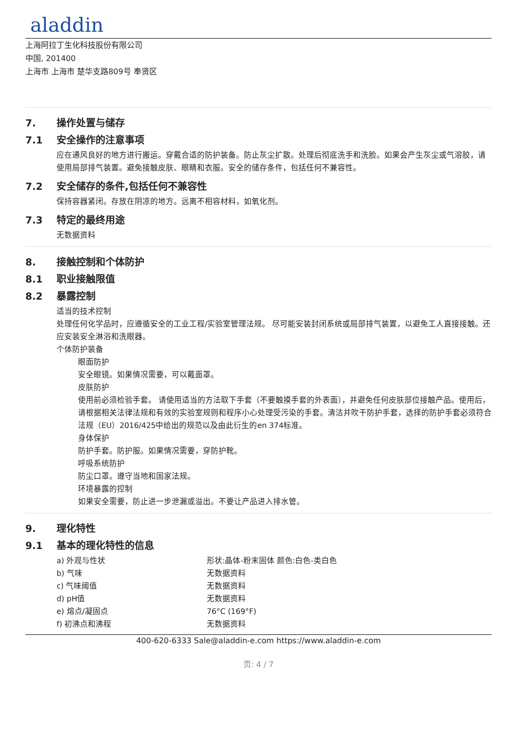aladdin
上海阿拉丁生化科技股份有限公司
中国, 201400
上海市 上海市 楚华支路809号 奉贤区
7. 操作处置与储存
7.1 安全操作的注意事项
应在通风良好的地方进行搬运。穿戴合适的防护装备。防止灰尘扩散。处理后彻底洗手和洗脸。如果会产生灰尘或气溶胶，请使用局部排气装置。避免接触皮肤、眼睛和衣服。安全的储存条件，包括任何不兼容性。
7.2 安全储存的条件,包括任何不兼容性
保持容器紧闭。存放在阴凉的地方。远离不相容材料，如氧化剂。
7.3 特定的最终用途
无数据资料
8. 接触控制和个体防护
8.1 职业接触限值
8.2 暴露控制
适当的技术控制
处理任何化学品时，应遵循安全的工业工程/实验室管理法规。 尽可能安装封闭系统或局部排气装置，以避免工人直接接触。还应安装安全淋浴和洗眼器。
个体防护装备
眼面防护
安全眼镜。如果情况需要，可以戴面罩。
皮肤防护
使用前必须检验手套。 请使用适当的方法取下手套（不要触摸手套的外表面），并避免任何皮肤部位接触产品。使用后，请根据相关法律法规和有效的实验室规则和程序小心处理受污染的手套。清洁并吹干防护手套，选择的防护手套必须符合法规（EU）2016/425中给出的规范以及由此衍生的en 374标准。
身体保护
防护手套。防护服。如果情况需要，穿防护靴。
呼吸系统防护
防尘口罩。遵守当地和国家法规。
环境暴露的控制
如果安全需要，防止进一步泄漏或溢出。不要让产品进入排水管。
9. 理化特性
9.1 基本的理化特性的信息
| a) 外观与性状 | 形状:晶体-粉末固体 颜色:白色-类白色 |
| b) 气味 | 无数据资料 |
| c) 气味阈值 | 无数据资料 |
| d) pH值 | 无数据资料 |
| e) 熔点/凝固点 | 76°C (169°F) |
| f) 初沸点和沸程 | 无数据资料 |
400-620-6333 Sale@aladdin-e.com https://www.aladdin-e.com
页: 4 / 7